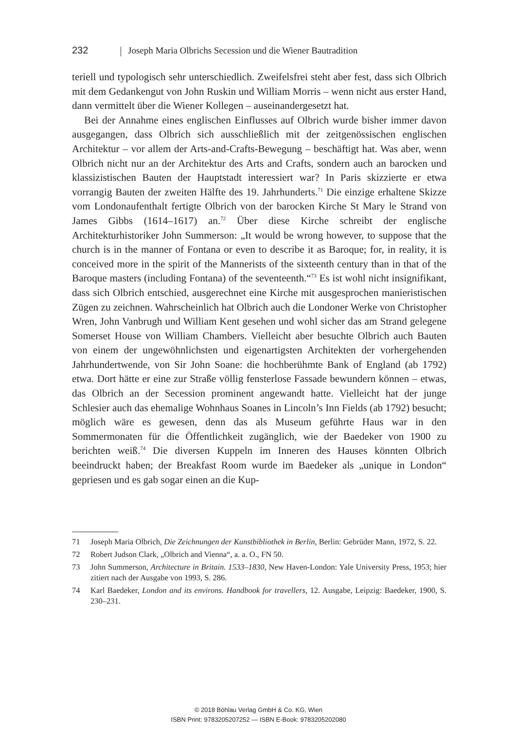232 Joseph Maria Olbrichs Secession und die Wiener Bautradition
teriell und typologisch sehr unterschiedlich. Zweifelsfrei steht aber fest, dass sich Olbrich mit dem Gedankengut von John Ruskin und William Morris – wenn nicht aus erster Hand, dann vermittelt über die Wiener Kollegen – auseinandergesetzt hat.
Bei der Annahme eines englischen Einflusses auf Olbrich wurde bisher immer davon ausgegangen, dass Olbrich sich ausschließlich mit der zeitgenössischen englischen Architektur – vor allem der Arts-and-Crafts-Bewegung – beschäftigt hat. Was aber, wenn Olbrich nicht nur an der Architektur des Arts and Crafts, sondern auch an barocken und klassizistischen Bauten der Hauptstadt interessiert war? In Paris skizzierte er etwa vorrangig Bauten der zweiten Hälfte des 19. Jahrhunderts.<sup>71</sup> Die einzige erhaltene Skizze vom Londonaufenthalt fertigte Olbrich von der barocken Kirche St Mary le Strand von James Gibbs (1614–1617) an.<sup>72</sup> Über diese Kirche schreibt der englische Architekturhistoriker John Summerson: „It would be wrong however, to suppose that the church is in the manner of Fontana or even to describe it as Baroque; for, in reality, it is conceived more in the spirit of the Mannerists of the sixteenth century than in that of the Baroque masters (including Fontana) of the seventeenth.“<sup>73</sup> Es ist wohl nicht insignifikant, dass sich Olbrich entschied, ausgerechnet eine Kirche mit ausgesprochen manieristischen Zügen zu zeichnen. Wahrscheinlich hat Olbrich auch die Londoner Werke von Christopher Wren, John Vanbrugh und William Kent gesehen und wohl sicher das am Strand gelegene Somerset House von William Chambers. Vielleicht aber besuchte Olbrich auch Bauten von einem der ungewöhnlichsten und eigenartigsten Architekten der vorhergehenden Jahrhundertwende, von Sir John Soane: die hochberühmte Bank of England (ab 1792) etwa. Dort hätte er eine zur Straße völlig fensterlose Fassade bewundern können – etwas, das Olbrich an der Secession prominent angewandt hatte. Vielleicht hat der junge Schlesier auch das ehemalige Wohnhaus Soanes in Lincoln’s Inn Fields (ab 1792) besucht; möglich wäre es gewesen, denn das als Museum geführte Haus war in den Sommermonaten für die Öffentlichkeit zugänglich, wie der Baedeker von 1900 zu berichten weiß.<sup>74</sup> Die diversen Kuppeln im Inneren des Hauses könnten Olbrich beeindruckt haben; der Breakfast Room wurde im Baedeker als „unique in London“ gepriesen und es gab sogar einen an die Kup-
71 Joseph Maria Olbrich, Die Zeichnungen der Kunstbibliothek in Berlin, Berlin: Gebrüder Mann, 1972, S. 22.
72 Robert Judson Clark, „Olbrich and Vienna“, a. a. O., FN 50.
73 John Summerson, Architecture in Britain. 1533–1830, New Haven-London: Yale University Press, 1953; hier zitiert nach der Ausgabe von 1993, S. 286.
74 Karl Baedeker, London and its environs. Handbook for travellers, 12. Ausgabe, Leipzig: Baedeker, 1900, S. 230–231.
© 2018 Böhlau Verlag GmbH & Co. KG, Wien
ISBN Print: 9783205207252 — ISBN E-Book: 9783205202080